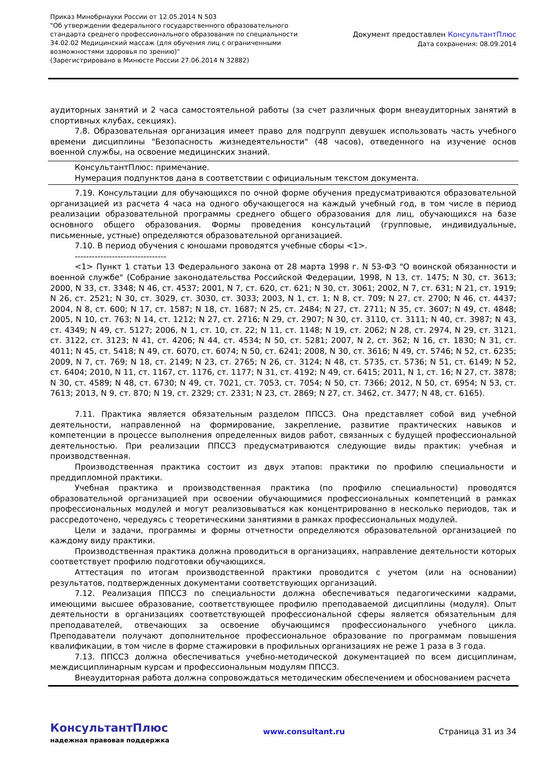Приказ Минобрнауки России от 12.05.2014 N 503
"Об утверждении федерального государственного образовательного
стандарта среднего профессионального образования по специальности
34.02.02 Медицинский массаж (для обучения лиц с ограниченными
возможностями здоровья по зрению)"
(Зарегистрировано в Минюсте России 27.06.2014 N 32882)
Документ предоставлен КонсультантПлюс
Дата сохранения: 08.09.2014
аудиторных занятий и 2 часа самостоятельной работы (за счет различных форм внеаудиторных занятий в спортивных клубах, секциях).
7.8. Образовательная организация имеет право для подгрупп девушек использовать часть учебного времени дисциплины "Безопасность жизнедеятельности" (48 часов), отведенного на изучение основ военной службы, на освоение медицинских знаний.
КонсультантПлюс: примечание.
Нумерация подпунктов дана в соответствии с официальным текстом документа.
7.19. Консультации для обучающихся по очной форме обучения предусматриваются образовательной организацией из расчета 4 часа на одного обучающегося на каждый учебный год, в том числе в период реализации образовательной программы среднего общего образования для лиц, обучающихся на базе основного общего образования. Формы проведения консультаций (групповые, индивидуальные, письменные, устные) определяются образовательной организацией.
7.10. В период обучения с юношами проводятся учебные сборы <1>.
--------------------------------
<1> Пункт 1 статьи 13 Федерального закона от 28 марта 1998 г. N 53-ФЗ "О воинской обязанности и военной службе" (Собрание законодательства Российской Федерации, 1998, N 13, ст. 1475; N 30, ст. 3613; 2000, N 33, ст. 3348; N 46, ст. 4537; 2001, N 7, ст. 620, ст. 621; N 30, ст. 3061; 2002, N 7, ст. 631; N 21, ст. 1919; N 26, ст. 2521; N 30, ст. 3029, ст. 3030, ст. 3033; 2003, N 1, ст. 1; N 8, ст. 709; N 27, ст. 2700; N 46, ст. 4437; 2004, N 8, ст. 600; N 17, ст. 1587; N 18, ст. 1687; N 25, ст. 2484; N 27, ст. 2711; N 35, ст. 3607; N 49, ст. 4848; 2005, N 10, ст. 763; N 14, ст. 1212; N 27, ст. 2716; N 29, ст. 2907; N 30, ст. 3110, ст. 3111; N 40, ст. 3987; N 43, ст. 4349; N 49, ст. 5127; 2006, N 1, ст. 10, ст. 22; N 11, ст. 1148; N 19, ст. 2062; N 28, ст. 2974, N 29, ст. 3121, ст. 3122, ст. 3123; N 41, ст. 4206; N 44, ст. 4534; N 50, ст. 5281; 2007, N 2, ст. 362; N 16, ст. 1830; N 31, ст. 4011; N 45, ст. 5418; N 49, ст. 6070, ст. 6074; N 50, ст. 6241; 2008, N 30, ст. 3616; N 49, ст. 5746; N 52, ст. 6235; 2009, N 7, ст. 769; N 18, ст. 2149; N 23, ст. 2765; N 26, ст. 3124; N 48, ст. 5735, ст. 5736; N 51, ст. 6149; N 52, ст. 6404; 2010, N 11, ст. 1167, ст. 1176, ст. 1177; N 31, ст. 4192; N 49, ст. 6415; 2011, N 1, ст. 16; N 27, ст. 3878; N 30, ст. 4589; N 48, ст. 6730; N 49, ст. 7021, ст. 7053, ст. 7054; N 50, ст. 7366; 2012, N 50, ст. 6954; N 53, ст. 7613; 2013, N 9, ст. 870; N 19, ст. 2329; ст. 2331; N 23, ст. 2869; N 27, ст. 3462, ст. 3477; N 48, ст. 6165).
7.11. Практика является обязательным разделом ППССЗ. Она представляет собой вид учебной деятельности, направленной на формирование, закрепление, развитие практических навыков и компетенции в процессе выполнения определенных видов работ, связанных с будущей профессиональной деятельностью. При реализации ППССЗ предусматриваются следующие виды практик: учебная и производственная.
Производственная практика состоит из двух этапов: практики по профилю специальности и преддипломной практики.
Учебная практика и производственная практика (по профилю специальности) проводятся образовательной организацией при освоении обучающимися профессиональных компетенций в рамках профессиональных модулей и могут реализовываться как концентрированно в несколько периодов, так и рассредоточено, чередуясь с теоретическими занятиями в рамках профессиональных модулей.
Цели и задачи, программы и формы отчетности определяются образовательной организацией по каждому виду практики.
Производственная практика должна проводиться в организациях, направление деятельности которых соответствует профилю подготовки обучающихся.
Аттестация по итогам производственной практики проводится с учетом (или на основании) результатов, подтвержденных документами соответствующих организаций.
7.12. Реализация ППССЗ по специальности должна обеспечиваться педагогическими кадрами, имеющими высшее образование, соответствующее профилю преподаваемой дисциплины (модуля). Опыт деятельности в организациях соответствующей профессиональной сферы является обязательным для преподавателей, отвечающих за освоение обучающимся профессионального учебного цикла. Преподаватели получают дополнительное профессиональное образование по программам повышения квалификации, в том числе в форме стажировки в профильных организациях не реже 1 раза в 3 года.
7.13. ППССЗ должна обеспечиваться учебно-методической документацией по всем дисциплинам, междисциплинарным курсам и профессиональным модулям ППССЗ.
Внеаудиторная работа должна сопровождаться методическим обеспечением и обоснованием расчета
КонсультантПлюс
надежная правовая поддержка
www.consultant.ru Страница 31 из 34